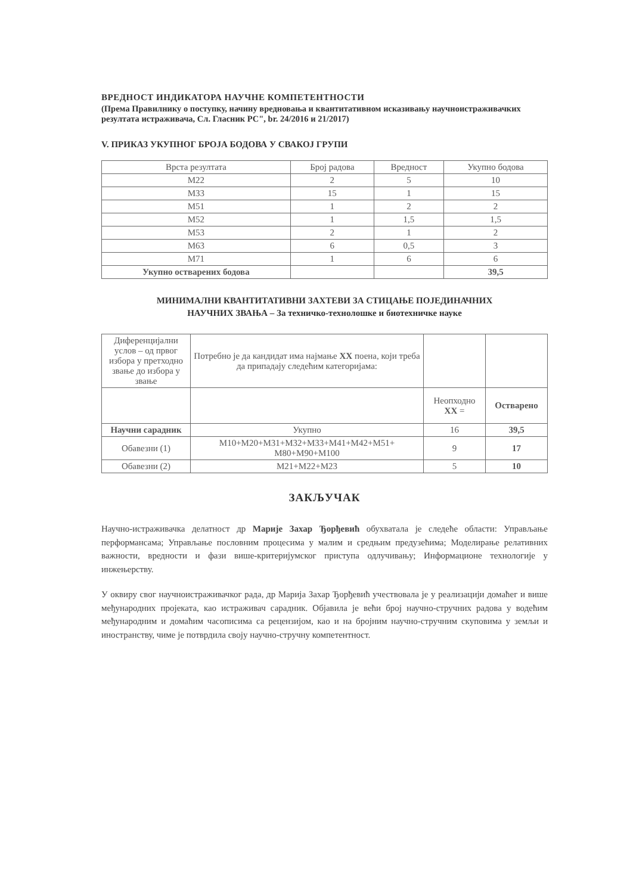ВРЕДНОСТ ИНДИКАТОРА НАУЧНЕ КОМПЕТЕНТНОСТИ
(Према Правилнику о поступку, начину вредновања и квантитативном исказивању научноистраживачких резултата истраживача, Сл. Гласник РС", br. 24/2016 и 21/2017)
V. ПРИКАЗ УКУПНОГ БРОЈА БОДОВА У СВАКОЈ ГРУПИ
| Врста резултата | Број радова | Вредност | Укупно бодова |
| --- | --- | --- | --- |
| M22 | 2 | 5 | 10 |
| M33 | 15 | 1 | 15 |
| M51 | 1 | 2 | 2 |
| M52 | 1 | 1,5 | 1,5 |
| M53 | 2 | 1 | 2 |
| M63 | 6 | 0,5 | 3 |
| M71 | 1 | 6 | 6 |
| Укупно остварених бодова | | | 39,5 |
МИНИМАЛНИ КВАНТИТАТИВНИ ЗАХТЕВИ ЗА СТИЦАЊЕ ПОЈЕДИНАЧНИХ
НАУЧНИХ ЗВАЊА – За техничко-технолошке и биотехничке науке
| Диференцијални услов – од првог избора у претходно звање до избора у звање | Потребно је да кандидат има најмање XX поена, који треба да припадају следећим категоријама: | | |
| | | Неопходно XX = | Остварено |
| Научни сарадник | Укупно | 16 | 39,5 |
| Обавезни (1) | M10+M20+M31+M32+M33+M41+M42+M51+ M80+M90+M100 | 9 | 17 |
| Обавезни (2) | M21+M22+M23 | 5 | 10 |
ЗАКЉУЧАК
Научно-истраживачка делатност др Марије Захар Ђорђевић обухватала је следеће области: Управљање перформансама; Управљање пословним процесима у малим и средњим предузећима; Моделирање релативних важности, вредности и фази више-критеријумског приступа одлучивању; Информационе технологије у инжењерству.
У оквиру свог научноистраживачког рада, др Марија Захар Ђорђевић учествовала је у реализацији домаћег и више међународних пројеката, као истраживач сарадник. Објавила је већи број научно-стручних радова у водећим међународним и домаћим часописима са рецензијом, као и на бројним научно-стручним скуповима у земљи и иностранству, чиме је потврдила своју научно-стручну компетентност.